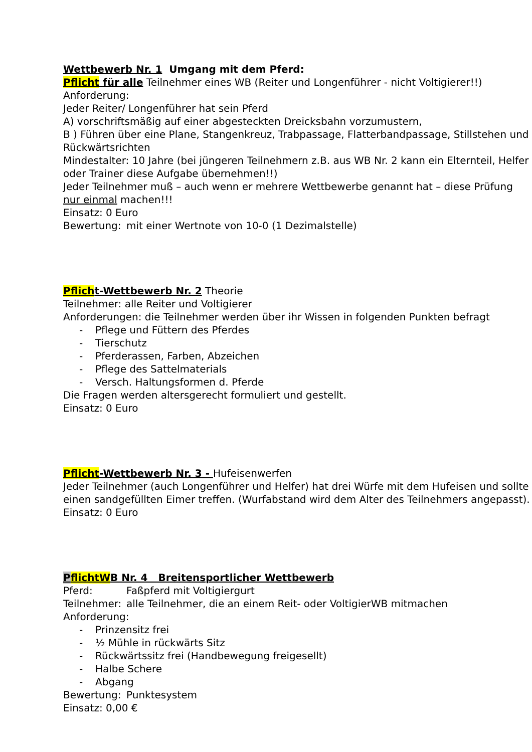Wettbewerb Nr. 1 Umgang mit dem Pferd:
Pflicht für alle Teilnehmer eines WB (Reiter und Longenführer - nicht Voltigierer!!)
Anforderung:
Jeder Reiter/ Longenführer hat sein Pferd
A) vorschriftsmäßig auf einer abgesteckten Dreicksbahn vorzumustern,
B ) Führen über eine Plane, Stangenkreuz, Trabpassage, Flatterbandpassage, Stillstehen und Rückwärtsrichten
Mindestalter: 10 Jahre (bei jüngeren Teilnehmern z.B. aus WB Nr. 2 kann ein Elternteil, Helfer oder Trainer diese Aufgabe übernehmen!!)
Jeder Teilnehmer muß – auch wenn er mehrere Wettbewerbe genannt hat – diese Prüfung nur einmal machen!!!
Einsatz: 0 Euro
Bewertung: mit einer Wertnote von 10-0 (1 Dezimalstelle)
Pflicht-Wettbewerb Nr. 2 Theorie
Teilnehmer: alle Reiter und Voltigierer
Anforderungen: die Teilnehmer werden über ihr Wissen in folgenden Punkten befragt
- Pflege und Füttern des Pferdes
- Tierschutz
- Pferderassen, Farben, Abzeichen
- Pflege des Sattelmaterials
- Versch. Haltungsformen d. Pferde
Die Fragen werden altersgerecht formuliert und gestellt.
Einsatz: 0 Euro
Pflicht-Wettbewerb Nr. 3 - Hufeisenwerfen
Jeder Teilnehmer (auch Longenführer und Helfer) hat drei Würfe mit dem Hufeisen und sollte einen sandgefüllten Eimer treffen. (Wurfabstand wird dem Alter des Teilnehmers angepasst).
Einsatz: 0 Euro
PflichtWB Nr. 4 Breitensportlicher Wettbewerb
Pferd: Faßpferd mit Voltigiergurt
Teilnehmer: alle Teilnehmer, die an einem Reit- oder VoltigierWB mitmachen
Anforderung:
- Prinzensitz frei
- ½ Mühle in rückwärts Sitz
- Rückwärtssitz frei (Handbewegung freigesellt)
- Halbe Schere
- Abgang
Bewertung: Punktesystem
Einsatz: 0,00 €